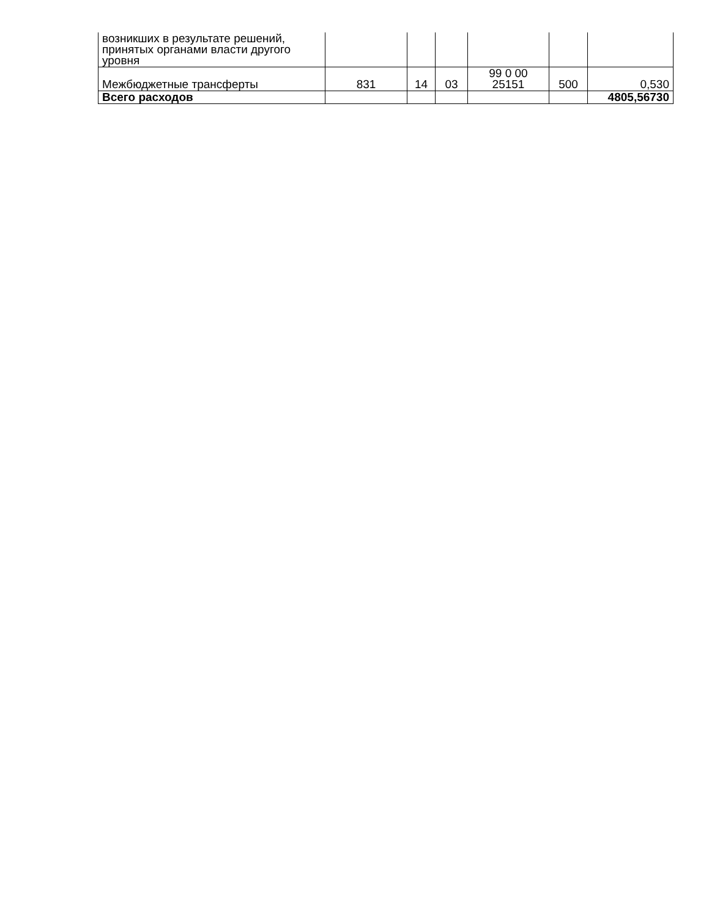| возникших в результате решений, принятых органами власти другого уровня | | | | | | |
| Межбюджетные трансферты | 831 | 14 | 03 | 99 0 00 25151 | 500 | 0,530 |
| Всего расходов | | | | | | 4805,56730 |